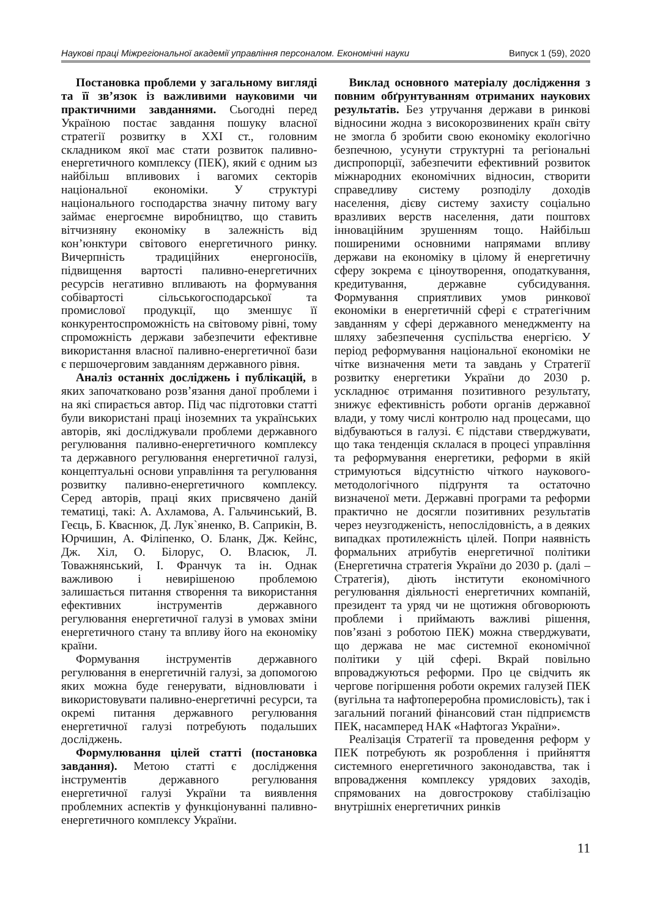Наукові праці Міжрегіональної академії управління персоналом. Економічні науки Випуск 1 (59), 2020
Постановка проблеми у загальному вигляді та її зв’язок із важливими науковими чи практичними завданнями. Сьогодні перед Україною постає завдання пошуку власної стратегії розвитку в XXI ст., головним складником якої має стати розвиток паливно-енергетичного комплексу (ПЕК), який є одним ыз найбільш впливових і вагомих секторів національної економіки. У структурі національного господарства значну питому вагу займає енергоємне виробництво, що ставить вітчизняну економіку в залежність від кон’юнктури світового енергетичного ринку. Вичерпність традиційних енергоносіїв, підвищення вартості паливно-енергетичних ресурсів негативно впливають на формування собівартості сільськогосподарської та промислової продукції, що зменшує її конкурентоспроможність на світовому рівні, тому спроможність держави забезпечити ефективне використання власної паливно-енергетичної бази є першочерговим завданням державного рівня.
Аналіз останніх досліджень і публікацій, в яких започатковано розв’язання даної проблеми і на які спирається автор. Під час підготовки статті були використані праці іноземних та українських авторів, які досліджували проблеми державного регулювання паливно-енергетичного комплексу та державного регулювання енергетичної галузі, концептуальні основи управління та регулювання розвитку паливно-енергетичного комплексу. Серед авторів, праці яких присвячено даній тематиці, такі: А. Ахламова, А. Гальчинський, В. Геєць, Б. Кваснюк, Д. Лук`яненко, В. Сaприкін, В. Юрчишин, А. Філіпенко, О. Бланк, Дж. Кейнс, Дж. Хіл, О. Білорус, О. Власюк, Л. Товажнянський, І. Франчук та ін. Однак важливою і невирішеною проблемою залишається питання створення та використання ефективних інструментів державного регулювання енергетичної галузі в умовах зміни енергетичного стану та впливу його на економіку країни.
Формування інструментів державного регулювання в енергетичній галузі, за допомогою яких можна буде генерувати, відновлювати і використовувати паливно-енергетичні ресурси, та окремі питання державного регулювання енергетичної галузі потребують подальших досліджень.
Формулювання цілей статті (постановка завдання). Метою статті є дослідження інструментів державного регулювання енергетичної галузі України та виявлення проблемних аспектів у функціонуванні паливно-енергетичного комплексу України.
Виклад основного матеріалу дослідження з повним обґрунтуванням отриманих наукових результатів. Без утручання держави в ринкові відносини жодна з високорозвинених країн світу не змогла б зробити свою економіку екологічно безпечною, усунути структурні та регіональні диспропорції, забезпечити ефективний розвиток міжнародних економічних відносин, створити справедливу систему розподілу доходів населення, дієву систему захисту соціально вразливих верств населення, дати поштовх інноваційним зрушенням тощо. Найбільш поширеними основними напрямами впливу держави на економіку в цілому й енергетичну сферу зокрема є ціноутворення, оподаткування, кредитування, державне субсидування. Формування сприятливих умов ринкової економіки в енергетичній сфері є стратегічним завданням у сфері державного менеджменту на шляху забезпечення суспільства енергією. У період реформування національної економіки не чітке визначення мети та завдань у Стратегії розвитку енергетики України до 2030 р. ускладнює отримання позитивного результату, знижує ефективність роботи органів державної влади, у тому числі контролю над процесами, що відбуваються в галузі. Є підстави стверджувати, що така тенденція склалася в процесі управління та реформування енергетики, реформи в якій стримуються відсутністю чіткого наукового-методологічного підґрунтя та остаточно визначеної мети. Державні програми та реформи практично не досягли позитивних результатів через неузгодженість, непослідовність, а в деяких випадках протилежність цілей. Попри наявність формальних атрибутів енергетичної політики (Енергетична стратегія України до 2030 р. (далі – Стратегія), діють інститути економічного регулювання діяльності енергетичних компаній, президент та уряд чи не щотижня обговорюють проблеми і приймають важливі рішення, пов’язані з роботою ПЕК) можна стверджувати, що держава не має системної економічної політики у цій сфері. Вкрай повільно впроваджуються реформи. Про це свідчить як чергове погіршення роботи окремих галузей ПЕК (вугільна та нафтопереробна промисловість), так і загальний поганий фінансовий стан підприємств ПЕК, насамперед НАК «Нафтогаз України».
Реалізація Стратегії та проведення реформ у ПЕК потребують як розроблення і прийняття системного енергетичного законодавства, так і впровадження комплексу урядових заходів, спрямованих на довгострокову стабілізацію внутрішніх енергетичних ринків
11